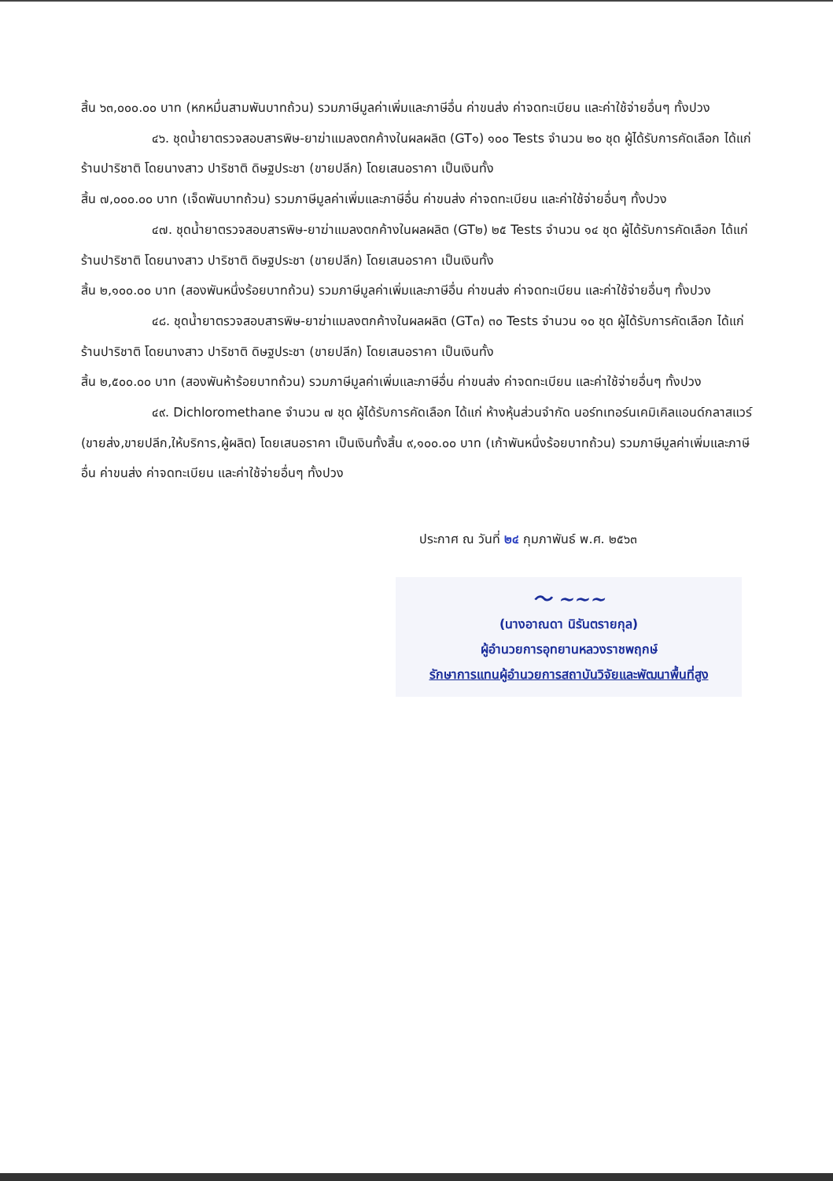สิ้น ๖๓,๐๐๐.๐๐ บาท (หกหมื่นสามพันบาทถ้วน) รวมภาษีมูลค่าเพิ่มและภาษีอื่น ค่าขนส่ง ค่าจดทะเบียน และค่าใช้จ่ายอื่นๆ ทั้งปวง
๔๖. ชุดน้ำยาตรวจสอบสารพิษ-ยาฆ่าแมลงตกค้างในผลผลิต (GT๑) ๑๐๐ Tests จำนวน ๒๐ ชุด ผู้ได้รับการคัดเลือก ได้แก่ ร้านปาริชาติ โดยนางสาว ปาริชาติ ดิษฐประชา (ขายปลีก) โดยเสนอราคา เป็นเงินทั้ง
สิ้น ๗,๐๐๐.๐๐ บาท (เจ็ดพันบาทถ้วน) รวมภาษีมูลค่าเพิ่มและภาษีอื่น ค่าขนส่ง ค่าจดทะเบียน และค่าใช้จ่ายอื่นๆ ทั้งปวง
๔๗. ชุดน้ำยาตรวจสอบสารพิษ-ยาฆ่าแมลงตกค้างในผลผลิต (GT๒) ๒๕ Tests จำนวน ๑๔ ชุด ผู้ได้รับการคัดเลือก ได้แก่ ร้านปาริชาติ โดยนางสาว ปาริชาติ ดิษฐประชา (ขายปลีก) โดยเสนอราคา เป็นเงินทั้ง
สิ้น ๒,๑๐๐.๐๐ บาท (สองพันหนึ่งร้อยบาทถ้วน) รวมภาษีมูลค่าเพิ่มและภาษีอื่น ค่าขนส่ง ค่าจดทะเบียน และค่าใช้จ่ายอื่นๆ ทั้งปวง
๔๘. ชุดน้ำยาตรวจสอบสารพิษ-ยาฆ่าแมลงตกค้างในผลผลิต (GT๓) ๓๐ Tests จำนวน ๑๐ ชุด ผู้ได้รับการคัดเลือก ได้แก่ ร้านปาริชาติ โดยนางสาว ปาริชาติ ดิษฐประชา (ขายปลีก) โดยเสนอราคา เป็นเงินทั้ง
สิ้น ๒,๕๐๐.๐๐ บาท (สองพันห้าร้อยบาทถ้วน) รวมภาษีมูลค่าเพิ่มและภาษีอื่น ค่าขนส่ง ค่าจดทะเบียน และค่าใช้จ่ายอื่นๆ ทั้งปวง
๔๙. Dichloromethane จำนวน ๗ ชุด ผู้ได้รับการคัดเลือก ได้แก่ ห้างหุ้นส่วนจำกัด นอร์ทเทอร์นเคมิเคิลแอนด์กลาสแวร์ (ขายส่ง,ขายปลีก,ให้บริการ,ผู้ผลิต) โดยเสนอราคา เป็นเงินทั้งสิ้น ๙,๑๐๐.๐๐ บาท (เก้าพันหนึ่งร้อยบาทถ้วน) รวมภาษีมูลค่าเพิ่มและภาษีอื่น ค่าขนส่ง ค่าจดทะเบียน และค่าใช้จ่ายอื่นๆ ทั้งปวง
ประกาศ ณ วันที่ ๒๔ กุมภาพันธ์ พ.ศ. ๒๕๖๓
〜 ~~~
(นางอาณดา นิรันตรายกุล)
ผู้อำนวยการอุทยานหลวงราชพฤกษ์
รักษาการแทนผู้อำนวยการสถาบันวิจัยและพัฒนาพื้นที่สูง